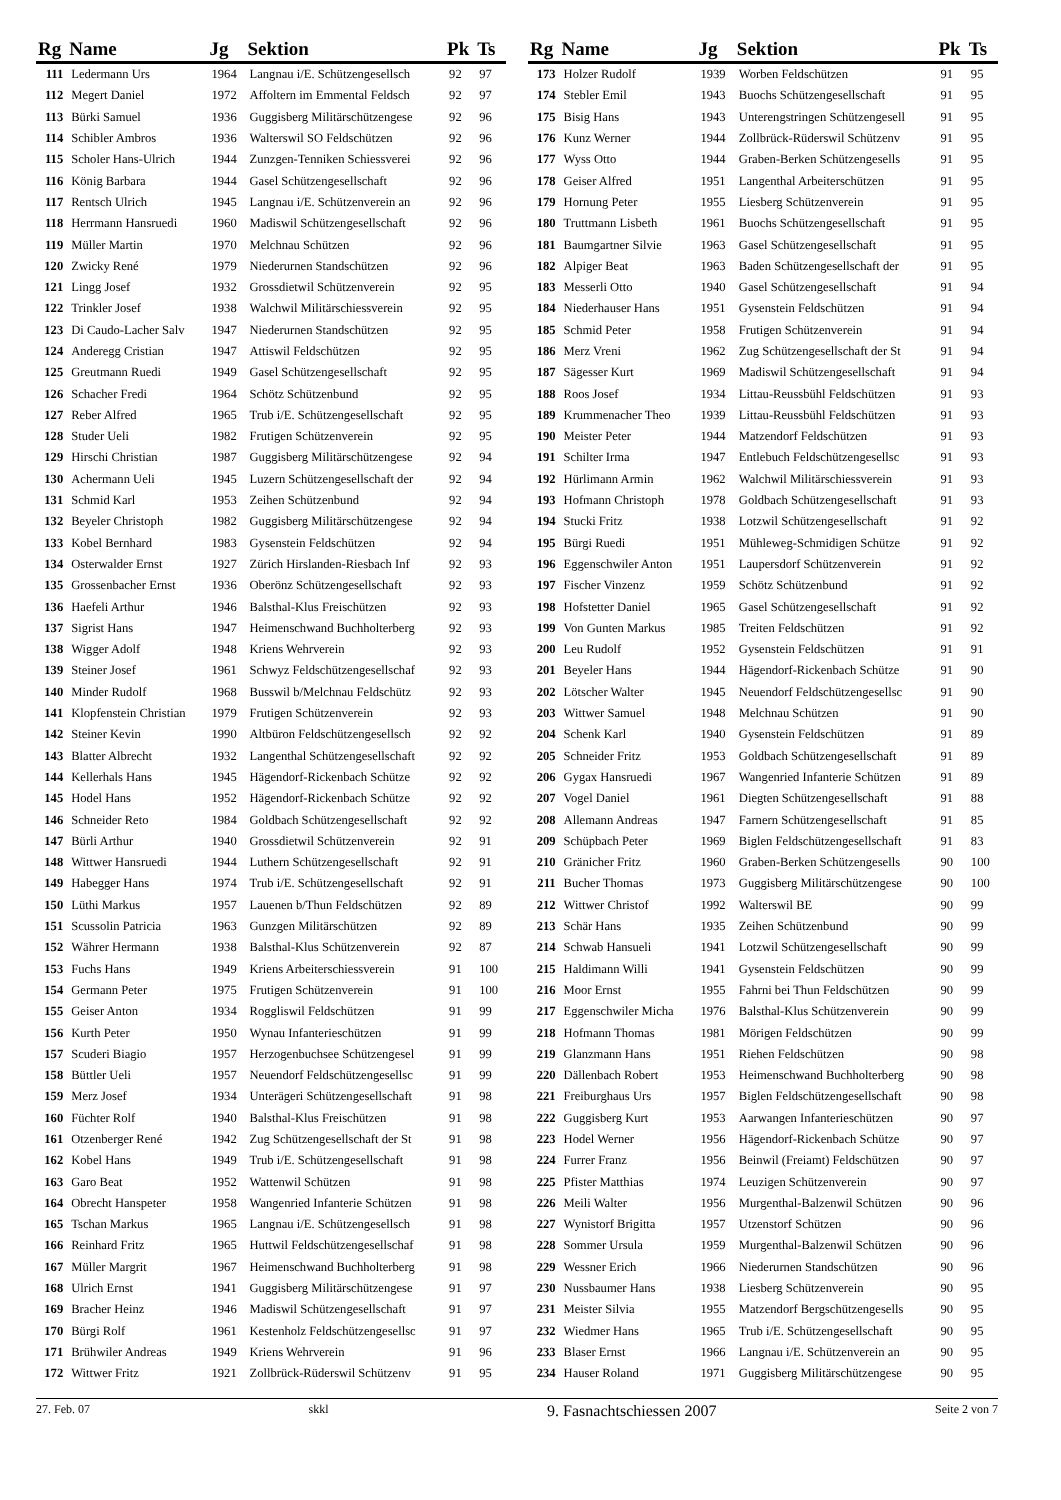| Rg | Name | Jg | Sektion | Pk | Ts |
| --- | --- | --- | --- | --- | --- |
| 111 | Ledermann Urs | 1964 | Langnau i/E. Schützengesellsch | 92 | 97 |
| 112 | Megert Daniel | 1972 | Affoltern im Emmental Feldsch | 92 | 97 |
| 113 | Bürki Samuel | 1936 | Guggisberg Militärschützengese | 92 | 96 |
| 114 | Schibler Ambros | 1936 | Walterswil SO Feldschützen | 92 | 96 |
| 115 | Scholer Hans-Ulrich | 1944 | Zunzgen-Tenniken Schiessverei | 92 | 96 |
| 116 | König Barbara | 1944 | Gasel Schützengesellschaft | 92 | 96 |
| 117 | Rentsch Ulrich | 1945 | Langnau i/E. Schützenverein an | 92 | 96 |
| 118 | Herrmann Hansruedi | 1960 | Madiswil Schützengesellschaft | 92 | 96 |
| 119 | Müller Martin | 1970 | Melchnau Schützen | 92 | 96 |
| 120 | Zwicky René | 1979 | Niederurnen Standschützen | 92 | 96 |
| 121 | Lingg Josef | 1932 | Grossdietwil Schützenverein | 92 | 95 |
| 122 | Trinkler Josef | 1938 | Walchwil Militärschiessverein | 92 | 95 |
| 123 | Di Caudo-Lacher Salv | 1947 | Niederurnen Standschützen | 92 | 95 |
| 124 | Anderegg Cristian | 1947 | Attiswil Feldschützen | 92 | 95 |
| 125 | Greutmann Ruedi | 1949 | Gasel Schützengesellschaft | 92 | 95 |
| 126 | Schacher Fredi | 1964 | Schötz Schützenbund | 92 | 95 |
| 127 | Reber Alfred | 1965 | Trub i/E. Schützengesellschaft | 92 | 95 |
| 128 | Studer Ueli | 1982 | Frutigen Schützenverein | 92 | 95 |
| 129 | Hirschi Christian | 1987 | Guggisberg Militärschützengese | 92 | 94 |
| 130 | Achermann Ueli | 1945 | Luzern Schützengesellschaft der | 92 | 94 |
| 131 | Schmid Karl | 1953 | Zeihen Schützenbund | 92 | 94 |
| 132 | Beyeler Christoph | 1982 | Guggisberg Militärschützengese | 92 | 94 |
| 133 | Kobel Bernhard | 1983 | Gysenstein Feldschützen | 92 | 94 |
| 134 | Osterwalder Ernst | 1927 | Zürich Hirslanden-Riesbach Inf | 92 | 93 |
| 135 | Grossenbacher Ernst | 1936 | Oberönz Schützengesellschaft | 92 | 93 |
| 136 | Haefeli Arthur | 1946 | Balsthal-Klus Freischützen | 92 | 93 |
| 137 | Sigrist Hans | 1947 | Heimenschwand Buchholterberg | 92 | 93 |
| 138 | Wigger Adolf | 1948 | Kriens Wehrverein | 92 | 93 |
| 139 | Steiner Josef | 1961 | Schwyz Feldschützengesellschaf | 92 | 93 |
| 140 | Minder Rudolf | 1968 | Busswil b/Melchnau Feldschütz | 92 | 93 |
| 141 | Klopfenstein Christian | 1979 | Frutigen Schützenverein | 92 | 93 |
| 142 | Steiner Kevin | 1990 | Altbüron Feldschützengesellsch | 92 | 92 |
| 143 | Blatter Albrecht | 1932 | Langenthal Schützengesellschaft | 92 | 92 |
| 144 | Kellerhals Hans | 1945 | Hägendorf-Rickenbach Schütze | 92 | 92 |
| 145 | Hodel Hans | 1952 | Hägendorf-Rickenbach Schütze | 92 | 92 |
| 146 | Schneider Reto | 1984 | Goldbach Schützengesellschaft | 92 | 92 |
| 147 | Bürli Arthur | 1940 | Grossdietwil Schützenverein | 92 | 91 |
| 148 | Wittwer Hansruedi | 1944 | Luthern Schützengesellschaft | 92 | 91 |
| 149 | Habegger Hans | 1974 | Trub i/E. Schützengesellschaft | 92 | 91 |
| 150 | Lüthi Markus | 1957 | Lauenen b/Thun Feldschützen | 92 | 89 |
| 151 | Scussolin Patricia | 1963 | Gunzgen Militärschützen | 92 | 89 |
| 152 | Währer Hermann | 1938 | Balsthal-Klus Schützenverein | 92 | 87 |
| 153 | Fuchs Hans | 1949 | Kriens Arbeiterschiessverein | 91 | 100 |
| 154 | Germann Peter | 1975 | Frutigen Schützenverein | 91 | 100 |
| 155 | Geiser Anton | 1934 | Roggliswil Feldschützen | 91 | 99 |
| 156 | Kurth Peter | 1950 | Wynau Infanterieschützen | 91 | 99 |
| 157 | Scuderi Biagio | 1957 | Herzogenbuchsee Schützengesel | 91 | 99 |
| 158 | Büttler Ueli | 1957 | Neuendorf Feldschützengesellsc | 91 | 99 |
| 159 | Merz Josef | 1934 | Unterägeri Schützengesellschaft | 91 | 98 |
| 160 | Füchter Rolf | 1940 | Balsthal-Klus Freischützen | 91 | 98 |
| 161 | Otzenberger René | 1942 | Zug Schützengesellschaft der St | 91 | 98 |
| 162 | Kobel Hans | 1949 | Trub i/E. Schützengesellschaft | 91 | 98 |
| 163 | Garo Beat | 1952 | Wattenwil Schützen | 91 | 98 |
| 164 | Obrecht Hanspeter | 1958 | Wangenried Infanterie Schützen | 91 | 98 |
| 165 | Tschan Markus | 1965 | Langnau i/E. Schützengesellsch | 91 | 98 |
| 166 | Reinhard Fritz | 1965 | Huttwil Feldschützengesellschaf | 91 | 98 |
| 167 | Müller Margrit | 1967 | Heimenschwand Buchholterberg | 91 | 98 |
| 168 | Ulrich Ernst | 1941 | Guggisberg Militärschützengese | 91 | 97 |
| 169 | Bracher Heinz | 1946 | Madiswil Schützengesellschaft | 91 | 97 |
| 170 | Bürgi Rolf | 1961 | Kestenholz Feldschützengesellsc | 91 | 97 |
| 171 | Brühwiler Andreas | 1949 | Kriens Wehrverein | 91 | 96 |
| 172 | Wittwer Fritz | 1921 | Zollbrück-Rüderswil Schützenv | 91 | 95 |
| Rg | Name | Jg | Sektion | Pk | Ts |
| --- | --- | --- | --- | --- | --- |
| 173 | Holzer Rudolf | 1939 | Worben Feldschützen | 91 | 95 |
| 174 | Stebler Emil | 1943 | Buochs Schützengesellschaft | 91 | 95 |
| 175 | Bisig Hans | 1943 | Unterengstringen Schützengesell | 91 | 95 |
| 176 | Kunz Werner | 1944 | Zollbrück-Rüderswil Schützenv | 91 | 95 |
| 177 | Wyss Otto | 1944 | Graben-Berken Schützengesells | 91 | 95 |
| 178 | Geiser Alfred | 1951 | Langenthal Arbeiterschützen | 91 | 95 |
| 179 | Hornung Peter | 1955 | Liesberg Schützenverein | 91 | 95 |
| 180 | Truttmann Lisbeth | 1961 | Buochs Schützengesellschaft | 91 | 95 |
| 181 | Baumgartner Silvie | 1963 | Gasel Schützengesellschaft | 91 | 95 |
| 182 | Alpiger Beat | 1963 | Baden Schützengesellschaft der | 91 | 95 |
| 183 | Messerli Otto | 1940 | Gasel Schützengesellschaft | 91 | 94 |
| 184 | Niederhauser Hans | 1951 | Gysenstein Feldschützen | 91 | 94 |
| 185 | Schmid Peter | 1958 | Frutigen Schützenverein | 91 | 94 |
| 186 | Merz Vreni | 1962 | Zug Schützengesellschaft der St | 91 | 94 |
| 187 | Sägesser Kurt | 1969 | Madiswil Schützengesellschaft | 91 | 94 |
| 188 | Roos Josef | 1934 | Littau-Reussbühl Feldschützen | 91 | 93 |
| 189 | Krummenacher Theo | 1939 | Littau-Reussbühl Feldschützen | 91 | 93 |
| 190 | Meister Peter | 1944 | Matzendorf Feldschützen | 91 | 93 |
| 191 | Schilter Irma | 1947 | Entlebuch Feldschützengesellsc | 91 | 93 |
| 192 | Hürlimann Armin | 1962 | Walchwil Militärschiessverein | 91 | 93 |
| 193 | Hofmann Christoph | 1978 | Goldbach Schützengesellschaft | 91 | 93 |
| 194 | Stucki Fritz | 1938 | Lotzwil Schützengesellschaft | 91 | 92 |
| 195 | Bürgi Ruedi | 1951 | Mühleweg-Schmidigen Schütze | 91 | 92 |
| 196 | Eggenschwiler Anton | 1951 | Laupersdorf Schützenverein | 91 | 92 |
| 197 | Fischer Vinzenz | 1959 | Schötz Schützenbund | 91 | 92 |
| 198 | Hofstetter Daniel | 1965 | Gasel Schützengesellschaft | 91 | 92 |
| 199 | Von Gunten Markus | 1985 | Treiten Feldschützen | 91 | 92 |
| 200 | Leu Rudolf | 1952 | Gysenstein Feldschützen | 91 | 91 |
| 201 | Beyeler Hans | 1944 | Hägendorf-Rickenbach Schütze | 91 | 90 |
| 202 | Lötscher Walter | 1945 | Neuendorf Feldschützengesellsc | 91 | 90 |
| 203 | Wittwer Samuel | 1948 | Melchnau Schützen | 91 | 90 |
| 204 | Schenk Karl | 1940 | Gysenstein Feldschützen | 91 | 89 |
| 205 | Schneider Fritz | 1953 | Goldbach Schützengesellschaft | 91 | 89 |
| 206 | Gygax Hansruedi | 1967 | Wangenried Infanterie Schützen | 91 | 89 |
| 207 | Vogel Daniel | 1961 | Diegten Schützengesellschaft | 91 | 88 |
| 208 | Allemann Andreas | 1947 | Farnern Schützengesellschaft | 91 | 85 |
| 209 | Schüpbach Peter | 1969 | Biglen Feldschützengesellschaft | 91 | 83 |
| 210 | Gränicher Fritz | 1960 | Graben-Berken Schützengesells | 90 | 100 |
| 211 | Bucher Thomas | 1973 | Guggisberg Militärschützengese | 90 | 100 |
| 212 | Wittwer Christof | 1992 | Walterswil BE | 90 | 99 |
| 213 | Schär Hans | 1935 | Zeihen Schützenbund | 90 | 99 |
| 214 | Schwab Hansueli | 1941 | Lotzwil Schützengesellschaft | 90 | 99 |
| 215 | Haldimann Willi | 1941 | Gysenstein Feldschützen | 90 | 99 |
| 216 | Moor Ernst | 1955 | Fahrni bei Thun Feldschützen | 90 | 99 |
| 217 | Eggenschwiler Micha | 1976 | Balsthal-Klus Schützenverein | 90 | 99 |
| 218 | Hofmann Thomas | 1981 | Mörigen Feldschützen | 90 | 99 |
| 219 | Glanzmann Hans | 1951 | Riehen Feldschützen | 90 | 98 |
| 220 | Dällenbach Robert | 1953 | Heimenschwand Buchholterberg | 90 | 98 |
| 221 | Freiburghaus Urs | 1957 | Biglen Feldschützengesellschaft | 90 | 98 |
| 222 | Guggisberg Kurt | 1953 | Aarwangen Infanterieschützen | 90 | 97 |
| 223 | Hodel Werner | 1956 | Hägendorf-Rickenbach Schütze | 90 | 97 |
| 224 | Furrer Franz | 1956 | Beinwil (Freiamt) Feldschützen | 90 | 97 |
| 225 | Pfister Matthias | 1974 | Leuzigen Schützenverein | 90 | 97 |
| 226 | Meili Walter | 1956 | Murgenthal-Balzenwil Schützen | 90 | 96 |
| 227 | Wynistorf Brigitta | 1957 | Utzenstorf Schützen | 90 | 96 |
| 228 | Sommer Ursula | 1959 | Murgenthal-Balzenwil Schützen | 90 | 96 |
| 229 | Wessner Erich | 1966 | Niederurnen Standschützen | 90 | 96 |
| 230 | Nussbaumer Hans | 1938 | Liesberg Schützenverein | 90 | 95 |
| 231 | Meister Silvia | 1955 | Matzendorf Bergschützengesells | 90 | 95 |
| 232 | Wiedmer Hans | 1965 | Trub i/E. Schützengesellschaft | 90 | 95 |
| 233 | Blaser Ernst | 1966 | Langnau i/E. Schützenverein an | 90 | 95 |
| 234 | Hauser Roland | 1971 | Guggisberg Militärschützengese | 90 | 95 |
27. Feb. 07 skkl 9. Fasnachtschiessen 2007 Seite 2 von 7